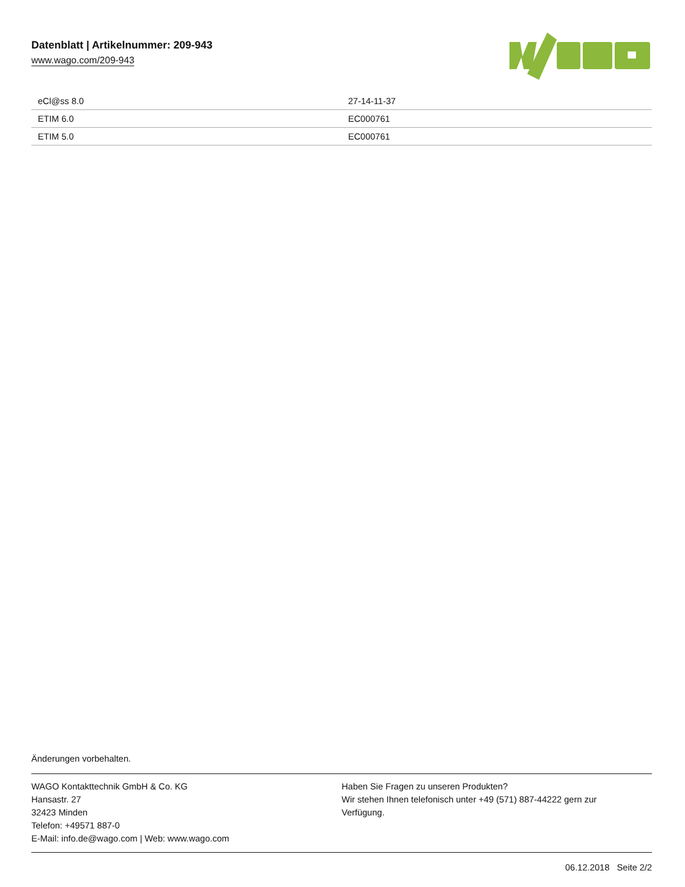Datenblatt | Artikelnummer: 209-943
www.wago.com/209-943
| eCl@ss 8.0 | 27-14-11-37 |
| ETIM 6.0 | EC000761 |
| ETIM 5.0 | EC000761 |
Änderungen vorbehalten.
WAGO Kontakttechnik GmbH & Co. KG
Hansastr. 27
32423 Minden
Telefon: +49571 887-0
E-Mail: info.de@wago.com | Web: www.wago.com
Haben Sie Fragen zu unseren Produkten?
Wir stehen Ihnen telefonisch unter +49 (571) 887-44222 gern zur Verfügung.
06.12.2018 Seite 2/2